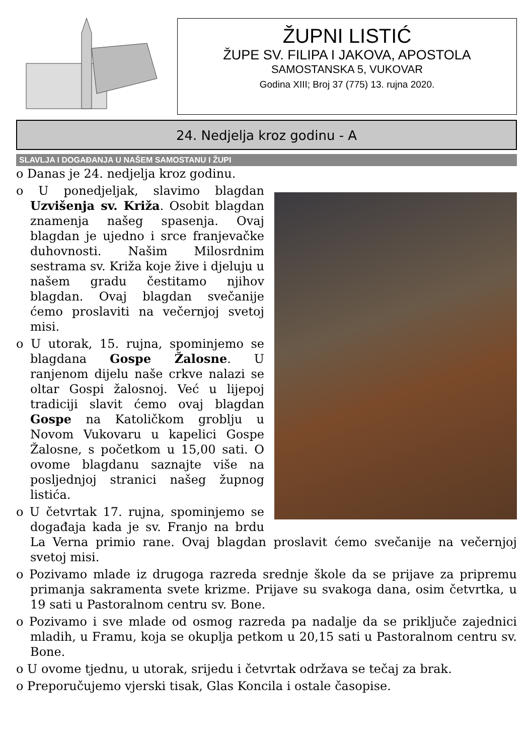ŽUPNI LISTIĆ
ŽUPE SV. FILIPA I JAKOVA, APOSTOLA
SAMOSTANSKA 5, VUKOVAR
Godina XIII; Broj 37 (775) 13. rujna 2020.
24. Nedjelja kroz godinu - A
SLAVLJA I DOGAĐANJA U NAŠEM SAMOSTANU I ŽUPI
o Danas je 24. nedjelja kroz godinu.
o U ponedjeljak, slavimo blagdan Uzvišenja sv. Križa. Osobit blagdan znamenja našeg spasenja. Ovaj blagdan je ujedno i srce franjevačke duhovnosti. Našim Milosrdnim sestrama sv. Križa koje žive i djeluju u našem gradu čestitamo njihov blagdan. Ovaj blagdan svečanije ćemo proslaviti na večernjoj svetoj misi.
o U utorak, 15. rujna, spominjemo se blagdana Gospe Žalosne. U ranjenom dijelu naše crkve nalazi se oltar Gospi žalosnoj. Već u lijepoj tradiciji slavit ćemo ovaj blagdan Gospe na Katoličkom groblju u Novom Vukovaru u kapelici Gospe Žalosne, s početkom u 15,00 sati. O ovome blagdanu saznajte više na posljednjoj stranici našeg župnog listića.
o U četvrtak 17. rujna, spominjemo se događaja kada je sv. Franjo na brdu La Verna primio rane. Ovaj blagdan proslavit ćemo svečanije na večernjoj svetoj misi.
o Pozivamo mlade iz drugoga razreda srednje škole da se prijave za pripremu primanja sakramenta svete krizme. Prijave su svakoga dana, osim četvrtka, u 19 sati u Pastoralnom centru sv. Bone.
o Pozivamo i sve mlade od osmog razreda pa nadalje da se priključe zajednici mladih, u Framu, koja se okuplja petkom u 20,15 sati u Pastoralnom centru sv. Bone.
o U ovome tjednu, u utorak, srijedu i četvrtak održava se tečaj za brak.
o Preporučujemo vjerski tisak, Glas Koncila i ostale časopise.